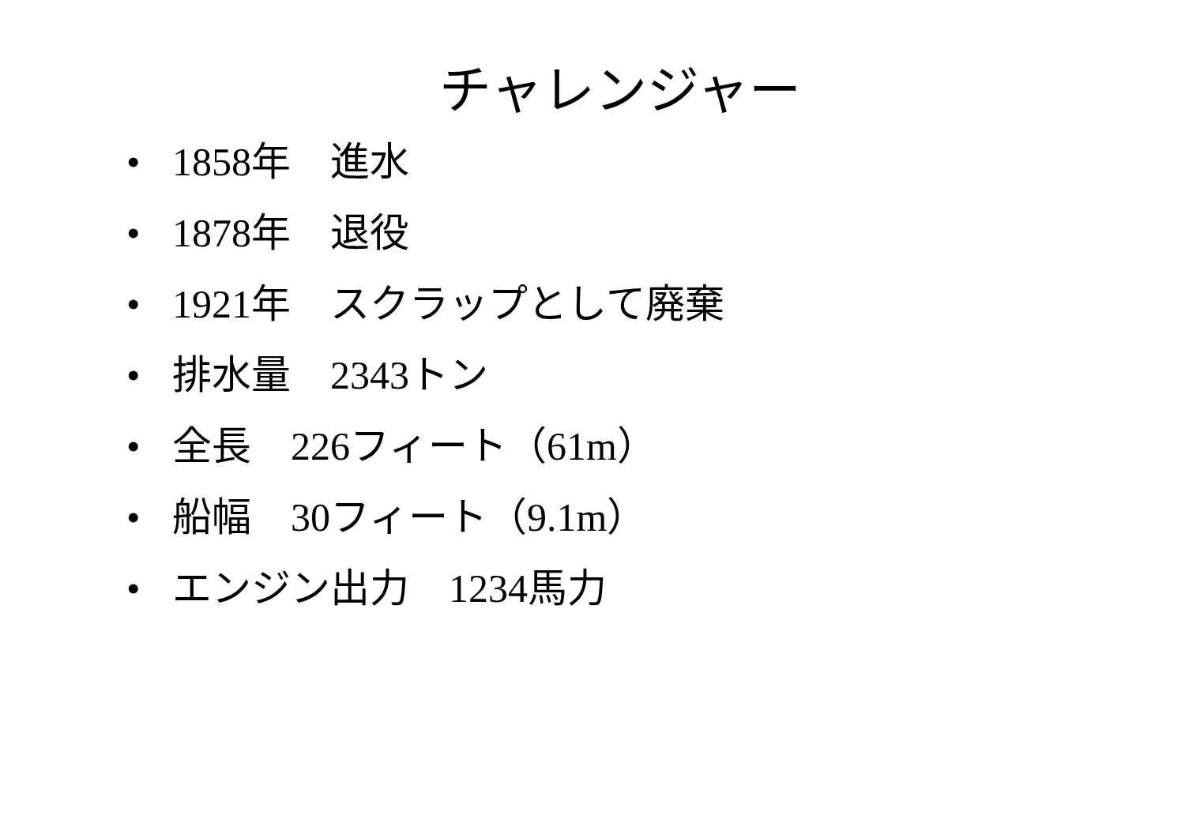チャレンジャー
• 1858年　進水
• 1878年　退役
• 1921年　スクラップとして廃棄
• 排水量　2343トン
• 全長　226フィート（61m）
• 船幅　30フィート（9.1m）
• エンジン出力　1234馬力